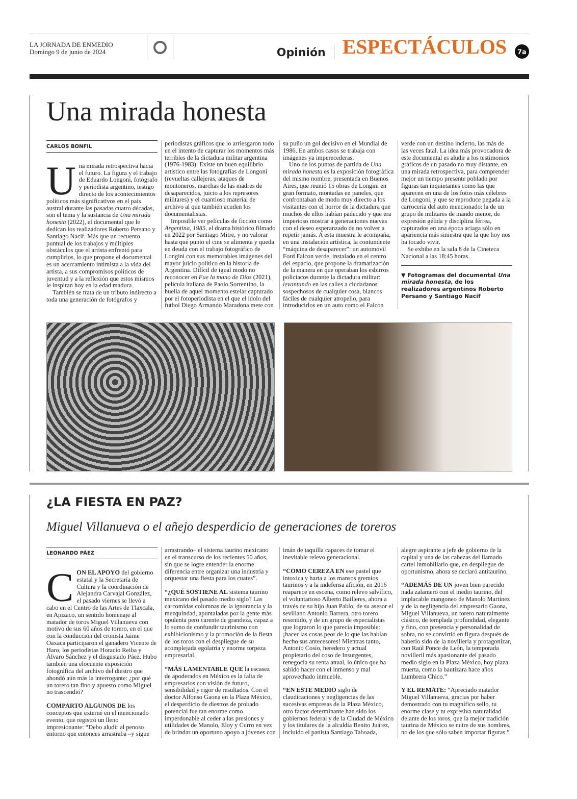LA JORNADA DE ENMEDIO
Domingo 9 de junio de 2024
Opinión
ESPECTÁCULOS
7a
Una mirada honesta
CARLOS BONFIL
Una mirada retrospectiva hacia el futuro. La figura y el trabajo de Eduardo Longoni, fotógrafo y periodista argentino, testigo directo de los acontecimientos políticos más significativos en el país austral durante las pasadas cuatro décadas, son el tema y la sustancia de Una mirada honesta (2022), el documental que le dedican los realizadores Roberto Persano y Santiago Nacif. Más que un recuento puntual de los trabajos y múltiples obstáculos que el artista enfrentó para cumplirlos, lo que propone el documental es un acercamiento intimista a la vida del artista, a sus compromisos políticos de juventud y a la reflexión que estos mismos le inspiran hoy en la edad madura.
También se trata de un tributo indirecto a toda una generación de fotógrafos y periodistas gráficos que lo arriesgaron todo en el intento de capturar los momentos más terribles de la dictadura militar argentina (1976-1983). Existe un buen equilibrio artístico entre las fotografías de Longoni (revueltas callejeras, ataques de montoneros, marchas de las madres de desaparecidos, juicio a los represores militares) y el cuantioso material de archivo al que también acuden los documentalistas.
Imposible ver películas de ficción como Argentina, 1985, el drama histórico filmado en 2022 por Santiago Mitre, y no valorar hasta qué punto el cine se alimenta y queda en deuda con el trabajo fotográfico de Longini con sus memorables imágenes del mayor juicio político en la historia de Argentina. Difícil de igual modo no reconocer en Fue la mano de Dios (2021), película italiana de Paolo Sorrentino, la huella de aquel momento estelar capturado por el fotoperiodista en el que el ídolo del futbol Diego Armando Maradona mete con su puño un gol decisivo en el Mundial de 1986. En ambos casos se trabaja con imágenes ya imperecederas.
Uno de los puntos de partida de Una mirada honesta es la exposición fotográfica del mismo nombre, presentada en Buenos Aires, que reunió 15 obras de Longini en gran formato, montadas en paneles, que confrontaban de modo muy directo a los visitantes con el horror de la dictadura que muchos de ellos habían padecido y que era imperioso mostrar a generaciones nuevas con el deseo esperanzado de no volver a repetir jamás. A esta muestra le acompaña, en una instalación artística, la contundente “máquina de desaparecer”: un automóvil Ford Falcon verde, instalado en el centro del espacio, que propone la dramatización de la manera en que operaban los esbirros policiacos durante la dictadura militar: levantando en las calles a ciudadanos sospechosos de cualquier cosa, blancos fáciles de cualquier atropello, para introducirlos en un auto como el Falcon verde con un destino incierto, las más de las veces fatal. La idea más provocadora de este documental es aludir a los testimonios gráficos de un pasado no muy distante, en una mirada retrospectiva, para comprender mejor un tiempo presente poblado por figuras tan inquietantes como las que aparecen en una de los fotos más célebres de Longoni, y que se reproduce pegada a la carrocería del auto mencionado: la de un grupo de militares de mando menor, de expresión gélida y disciplina férrea, capturados en una época aciaga sólo en apariencia más siniestra que la que hoy nos ha tocado vivir.
Se exhibe en la sala 8 de la Cineteca Nacional a las 18:45 horas.
▼ Fotogramas del documental Una mirada honesta, de los realizadores argentinos Roberto Persano y Santiago Nacif
¿LA FIESTA EN PAZ?
Miguel Villanueva o el añejo desperdicio de generaciones de toreros
LEONARDO PÁEZ
CON EL APOYO del gobierno estatal y la Secretaría de Cultura y la coordinación de Alejandra Carvajal González, el pasado viernes se llevó a cabo en el Centro de las Artes de Tlaxcala, en Apizaco, un sentido homenaje al matador de toros Miguel Villanueva con motivo de sus 60 años de torero, en el que con la conducción del cronista Jaime Oaxaca participaron el ganadero Vicente de Haro, los periodistas Horacio Reiba y Álvaro Sánchez y el disgustado Páez. Hubo también una elocuente exposición fotográfica del archivo del diestro que ahondó aún más la interrogante: ¿por qué un torero tan fino y apuesto como Miguel no trascendió?
COMPARTO ALGUNOS DE los conceptos que externé en el mencionado evento, que registró un lleno impresionante: “Debo aludir al penoso entorno que entonces arrastraba –y sigue arrastrando– el sistema taurino mexicano en el transcurso de los recientes 50 años, sin que se logre entender la enorme diferencia entre organizar una industria y orquestar una fiesta para los cuates”.
“¿QUÉ SOSTIENE AL sistema taurino mexicano del pasado medio siglo? Las carcomidas columnas de la ignorancia y la mezquindad, apuntaladas por la gente más opulenta pero carente de grandeza, capaz a lo sumo de confundir taurinismo con exhibicionismo y la promoción de la fiesta de los toros con el despliegue de su acomplejada egolatría y enorme torpeza empresarial.
“MÁS LAMENTABLE QUE la escasez de apoderados en México es la falta de empresarios con visión de futuro, sensibilidad y rigor de resultados. Con el doctor Alfonso Gaona en la Plaza México, el desperdicio de diestros de probado potencial fue tan enorme como imperdonable al ceder a las presiones y utilidades de Manolo, Eloy y Curro en vez de brindar un oportuno apoyo a jóvenes con imán de taquilla capaces de tomar el inevitable relevo generacional.
“COMO CEREZA EN ese pastel que intoxica y harta a los mansos gremios taurinos y a la indefensa afición, en 2016 reaparece en escena, como relevo salvífico, el voluntarioso Alberto Bailleres, ahora a través de su hijo Juan Pablo, de su asesor el sevillano Antonio Barrera, otro torero resentido, y de un grupo de especialistas que lograron lo que parecía imposible: ¡hacer las cosas peor de lo que las habían hecho sus antecesores! Mientras tanto, Antonio Cosío, heredero y actual propietario del coso de Insurgentes, renegocia su renta anual, lo único que ha sabido hacer con el inmenso y mal aprovechado inmueble.
“EN ESTE MEDIO siglo de claudicaciones y negligencias de las sucesivas empresas de la Plaza México, otro factor determinante han sido los gobiernos federal y de la Ciudad de México y los titulares de la alcaldía Benito Juárez, incluido el panista Santiago Taboada, alegre aspirante a jefe de gobierno de la capital y una de las cabezas del llamado cartel inmobiliario que, en despliegue de oportunismo, ahora se declaró antitaurino.
“ADEMÁS DE UN joven bien parecido nada zalamero con el medio taurino, del implacable mangoneo de Manolo Martínez y de la negligencia del empresario Gaona, Miguel Villanueva, un torero naturalmente clásico, de templada profundidad, elegante y fino, con presencia y personalidad de sobra, no se convirtió en figura después de haberlo sido de la novillería y protagonizar, con Raúl Ponce de León, la temporada novilleril más apasionante del pasado medio siglo en la Plaza México, hoy plaza muerta, como la bautizara hace años Lumbrera Chico.”
Y EL REMATE: “Apreciado matador Miguel Villanueva, gracias por haber demostrado con tu magnífico sello, tu enorme clase y tu expresiva naturalidad delante de los toros, que la mejor tradición taurina de México se nutre de sus hombres, no de los que sólo saben importar figuras.”